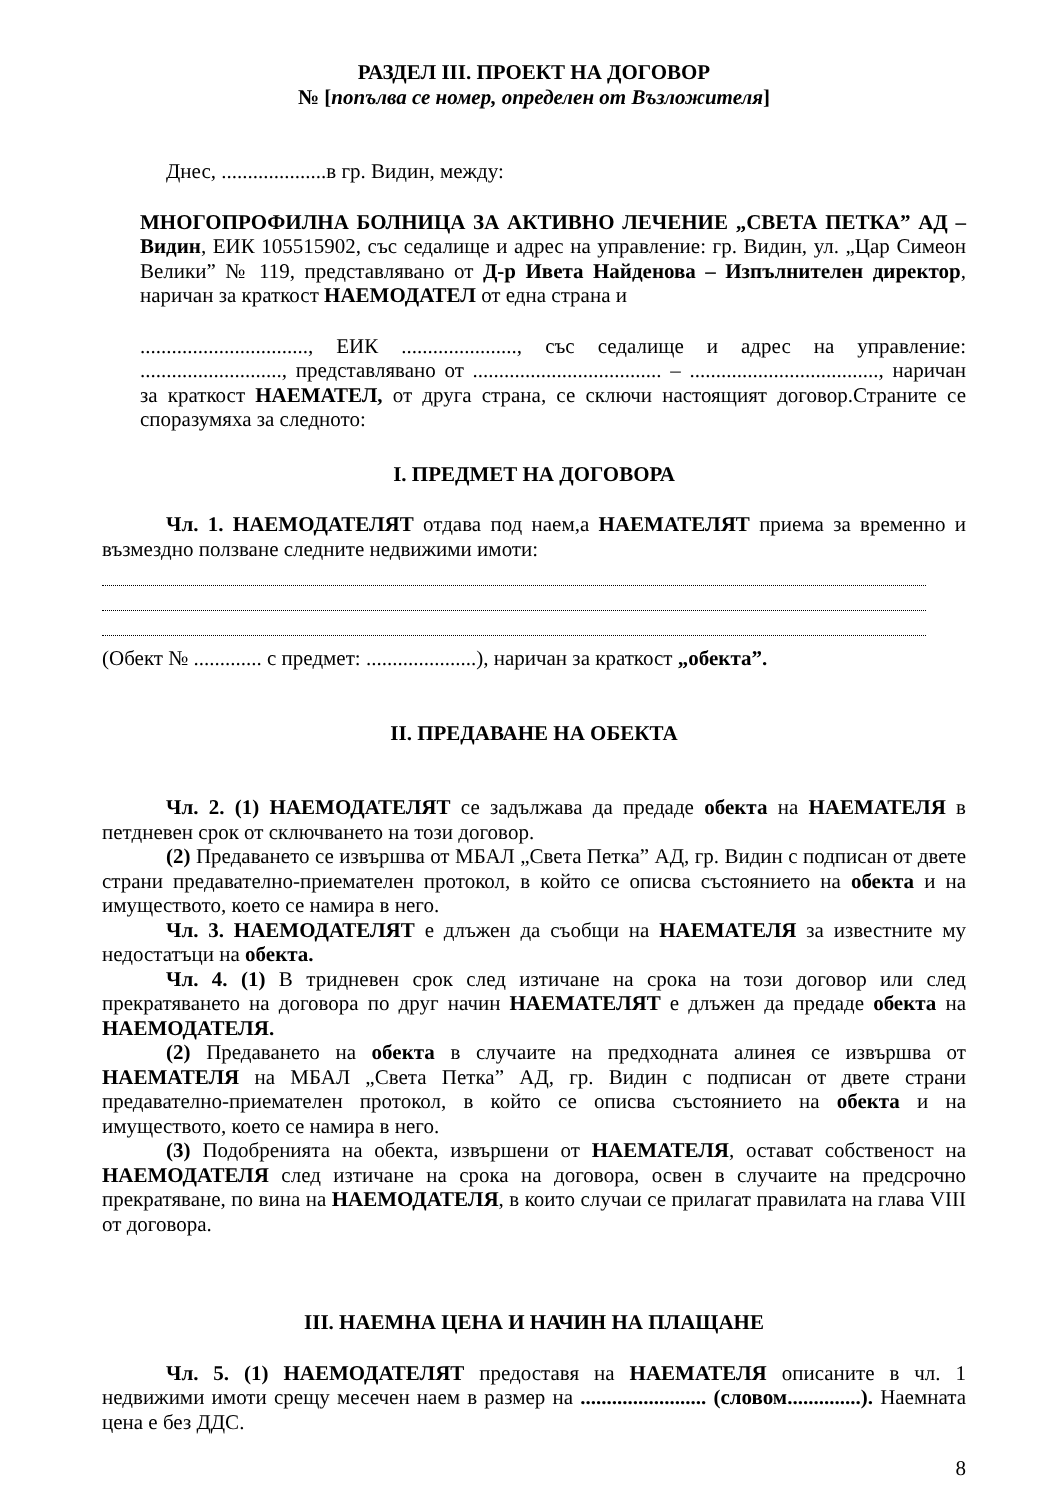РАЗДЕЛ III. ПРОЕКТ НА ДОГОВОР
№ [попълва се номер, определен от Възложителя]
Днес, ....................в гр. Видин, между:
МНОГОПРОФИЛНА БОЛНИЦА ЗА АКТИВНО ЛЕЧЕНИЕ „СВЕТА ПЕТКА” АД – Видин, ЕИК 105515902, със седалище и адрес на управление: гр. Видин, ул. „Цар Симеон Велики” № 119, представлявано от Д-р Ивета Найденова – Изпълнителен директор, наричан за краткост НАЕМОДАТЕЛ от една страна и
................................, ЕИК ......................, със седалище и адрес на управление: ..........................., представлявано от .................................... – ...................................., наричан за краткост НАЕМАТЕЛ, от друга страна, се сключи настоящият договор.Страните се споразумяха за следното:
I. ПРЕДМЕТ НА ДОГОВОРА
Чл. 1. НАЕМОДАТЕЛЯТ отдава под наем,а НАЕМАТЕЛЯТ приема за временно и възмездно ползване следните недвижими имоти:
(Обект № ............. с предмет: .....................), наричан за краткост „обекта”.
II. ПРЕДАВАНЕ НА ОБЕКТА
Чл. 2. (1) НАЕМОДАТЕЛЯТ се задължава да предаде обекта на НАЕМАТЕЛЯ в петдневен срок от сключването на този договор.
(2) Предаването се извършва от МБАЛ „Света Петка” АД, гр. Видин с подписан от двете страни предавателно-приемателен протокол, в който се описва състоянието на обекта и на имуществото, което се намира в него.
Чл. 3. НАЕМОДАТЕЛЯТ е длъжен да съобщи на НАЕМАТЕЛЯ за известните му недостатъци на обекта.
Чл. 4. (1) В тридневен срок след изтичане на срока на този договор или след прекратяването на договора по друг начин НАЕМАТЕЛЯТ е длъжен да предаде обекта на НАЕМОДАТЕЛЯ.
(2) Предаването на обекта в случаите на предходната алинея се извършва от НАЕМАТЕЛЯ на МБАЛ „Света Петка” АД, гр. Видин с подписан от двете страни предавателно-приемателен протокол, в който се описва състоянието на обекта и на имуществото, което се намира в него.
(3) Подобренията на обекта, извършени от НАЕМАТЕЛЯ, остават собственост на НАЕМОДАТЕЛЯ след изтичане на срока на договора, освен в случаите на предсрочно прекратяване, по вина на НАЕМОДАТЕЛЯ, в които случаи се прилагат правилата на глава VIII от договора.
III. НАЕМНА ЦЕНА И НАЧИН НА ПЛАЩАНЕ
Чл. 5. (1) НАЕМОДАТЕЛЯТ предоставя на НАЕМАТЕЛЯ описаните в чл. 1 недвижими имоти срещу месечен наем в размер на ........................ (словом..............). Наемната цена е без ДДС.
8